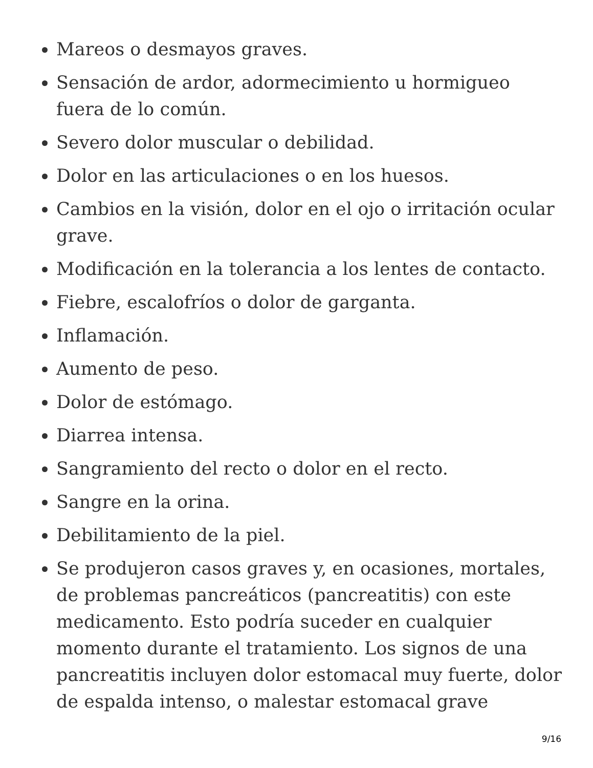Mareos o desmayos graves.
Sensación de ardor, adormecimiento u hormigueo fuera de lo común.
Severo dolor muscular o debilidad.
Dolor en las articulaciones o en los huesos.
Cambios en la visión, dolor en el ojo o irritación ocular grave.
Modificación en la tolerancia a los lentes de contacto.
Fiebre, escalofríos o dolor de garganta.
Inflamación.
Aumento de peso.
Dolor de estómago.
Diarrea intensa.
Sangramiento del recto o dolor en el recto.
Sangre en la orina.
Debilitamiento de la piel.
Se produjeron casos graves y, en ocasiones, mortales, de problemas pancreáticos (pancreatitis) con este medicamento. Esto podría suceder en cualquier momento durante el tratamiento. Los signos de una pancreatitis incluyen dolor estomacal muy fuerte, dolor de espalda intenso, o malestar estomacal grave
9/16